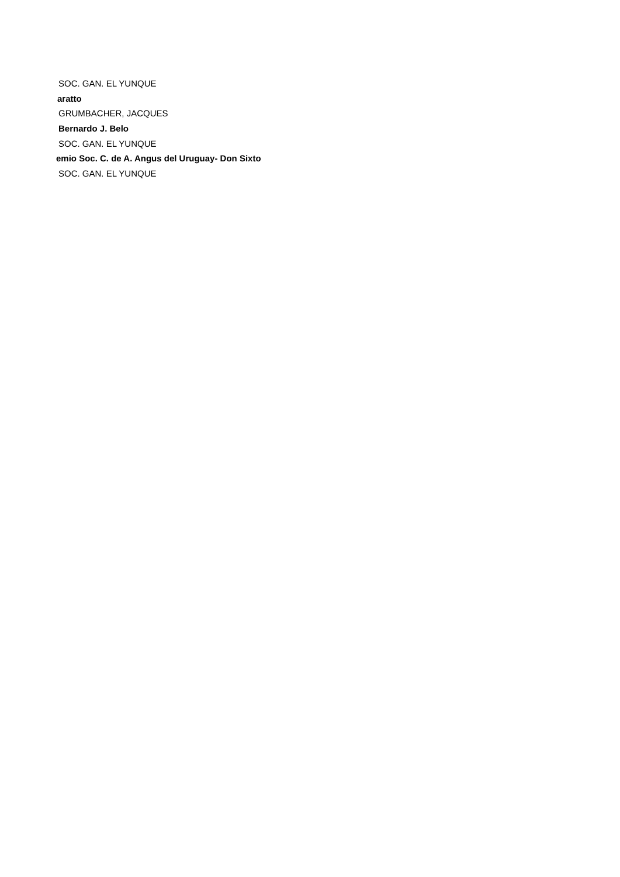SOC. GAN. EL YUNQUE
aratto
GRUMBACHER, JACQUES
Bernardo J. Belo
SOC. GAN. EL YUNQUE
emio Soc. C. de A. Angus del Uruguay- Don Sixto
SOC. GAN. EL YUNQUE